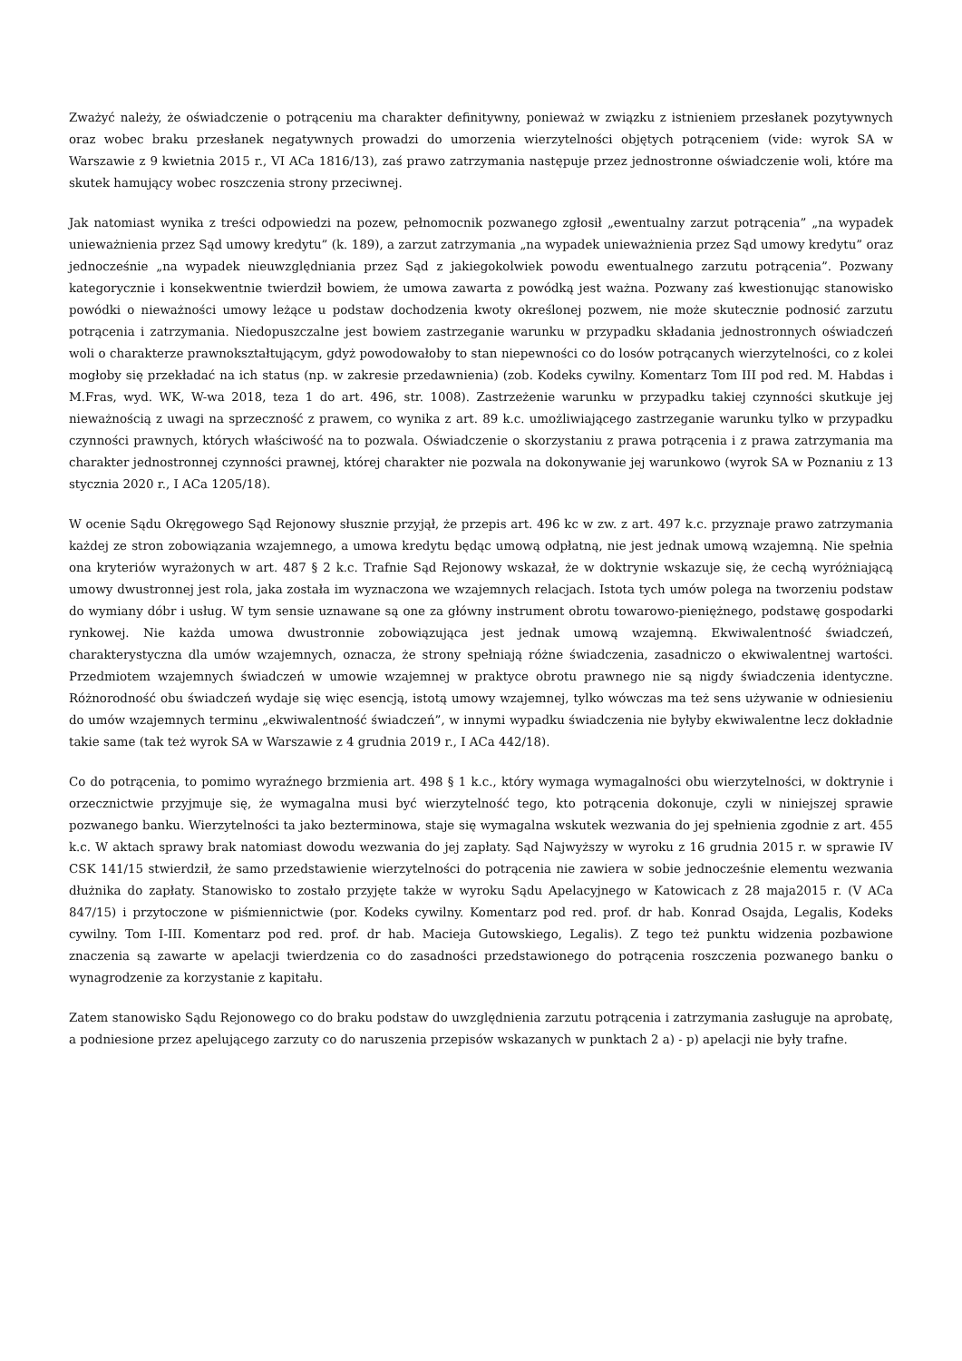Zważyć należy, że oświadczenie o potrąceniu ma charakter definitywny, ponieważ w związku z istnieniem przesłanek pozytywnych oraz wobec braku przesłanek negatywnych prowadzi do umorzenia wierzytelności objętych potrąceniem (vide: wyrok SA w Warszawie z 9 kwietnia 2015 r., VI ACa 1816/13), zaś prawo zatrzymania następuje przez jednostronne oświadczenie woli, które ma skutek hamujący wobec roszczenia strony przeciwnej.
Jak natomiast wynika z treści odpowiedzi na pozew, pełnomocnik pozwanego zgłosił „ewentualny zarzut potrącenia” „na wypadek unieważnienia przez Sąd umowy kredytu” (k. 189), a zarzut zatrzymania „na wypadek unieważnienia przez Sąd umowy kredytu” oraz jednocześnie „na wypadek nieuwzględniania przez Sąd z jakiegokolwiek powodu ewentualnego zarzutu potrącenia”. Pozwany kategorycznie i konsekwentnie twierdził bowiem, że umowa zawarta z powódką jest ważna. Pozwany zaś kwestionując stanowisko powódki o nieważności umowy leżące u podstaw dochodzenia kwoty określonej pozwem, nie może skutecznie podnosić zarzutu potrącenia i zatrzymania. Niedopuszczalne jest bowiem zastrzeganie warunku w przypadku składania jednostronnych oświadczeń woli o charakterze prawnokształtującym, gdyż powodowałoby to stan niepewności co do losów potrącanych wierzytelności, co z kolei mogłoby się przekładać na ich status (np. w zakresie przedawnienia) (zob. Kodeks cywilny. Komentarz Tom III pod red. M. Habdas i M.Fras, wyd. WK, W-wa 2018, teza 1 do art. 496, str. 1008). Zastrzeżenie warunku w przypadku takiej czynności skutkuje jej nieważnością z uwagi na sprzeczność z prawem, co wynika z art. 89 k.c. umożliwiającego zastrzeganie warunku tylko w przypadku czynności prawnych, których właściwość na to pozwala. Oświadczenie o skorzystaniu z prawa potrącenia i z prawa zatrzymania ma charakter jednostronnej czynności prawnej, której charakter nie pozwala na dokonywanie jej warunkowo (wyrok SA w Poznaniu z 13 stycznia 2020 r., I ACa 1205/18).
W ocenie Sądu Okręgowego Sąd Rejonowy słusznie przyjął, że przepis art. 496 kc w zw. z art. 497 k.c. przyznaje prawo zatrzymania każdej ze stron zobowiązania wzajemnego, a umowa kredytu będąc umową odpłatną, nie jest jednak umową wzajemną. Nie spełnia ona kryteriów wyrażonych w art. 487 § 2 k.c. Trafnie Sąd Rejonowy wskazał, że w doktrynie wskazuje się, że cechą wyróżniającą umowy dwustronnej jest rola, jaka została im wyznaczona we wzajemnych relacjach. Istota tych umów polega na tworzeniu podstaw do wymiany dóbr i usług. W tym sensie uznawane są one za główny instrument obrotu towarowo-pieniężnego, podstawę gospodarki rynkowej. Nie każda umowa dwustronnie zobowiązująca jest jednak umową wzajemną. Ekwiwalentność świadczeń, charakterystyczna dla umów wzajemnych, oznacza, że strony spełniają różne świadczenia, zasadniczo o ekwiwalentnej wartości. Przedmiotem wzajemnych świadczeń w umowie wzajemnej w praktyce obrotu prawnego nie są nigdy świadczenia identyczne. Różnorodność obu świadczeń wydaje się więc esencją, istotą umowy wzajemnej, tylko wówczas ma też sens używanie w odniesieniu do umów wzajemnych terminu „ekwiwalentność świadczeń”, w innymi wypadku świadczenia nie byłyby ekwiwalentne lecz dokładnie takie same (tak też wyrok SA w Warszawie z 4 grudnia 2019 r., I ACa 442/18).
Co do potrącenia, to pomimo wyraźnego brzmienia art. 498 § 1 k.c., który wymaga wymagalności obu wierzytelności, w doktrynie i orzecznictwie przyjmuje się, że wymagalna musi być wierzytelność tego, kto potrącenia dokonuje, czyli w niniejszej sprawie pozwanego banku. Wierzytelności ta jako bezterminowa, staje się wymagalna wskutek wezwania do jej spełnienia zgodnie z art. 455 k.c. W aktach sprawy brak natomiast dowodu wezwania do jej zapłaty. Sąd Najwyższy w wyroku z 16 grudnia 2015 r. w sprawie IV CSK 141/15 stwierdził, że samo przedstawienie wierzytelności do potrącenia nie zawiera w sobie jednocześnie elementu wezwania dłużnika do zapłaty. Stanowisko to zostało przyjęte także w wyroku Sądu Apelacyjnego w Katowicach z 28 maja2015 r. (V ACa 847/15) i przytoczone w piśmiennictwie (por. Kodeks cywilny. Komentarz pod red. prof. dr hab. Konrad Osajda, Legalis, Kodeks cywilny. Tom I-III. Komentarz pod red. prof. dr hab. Macieja Gutowskiego, Legalis). Z tego też punktu widzenia pozbawione znaczenia są zawarte w apelacji twierdzenia co do zasadności przedstawionego do potrącenia roszczenia pozwanego banku o wynagrodzenie za korzystanie z kapitału.
Zatem stanowisko Sądu Rejonowego co do braku podstaw do uwzględnienia zarzutu potrącenia i zatrzymania zasługuje na aprobatę, a podniesione przez apelującego zarzuty co do naruszenia przepisów wskazanych w punktach 2 a) - p) apelacji nie były trafne.